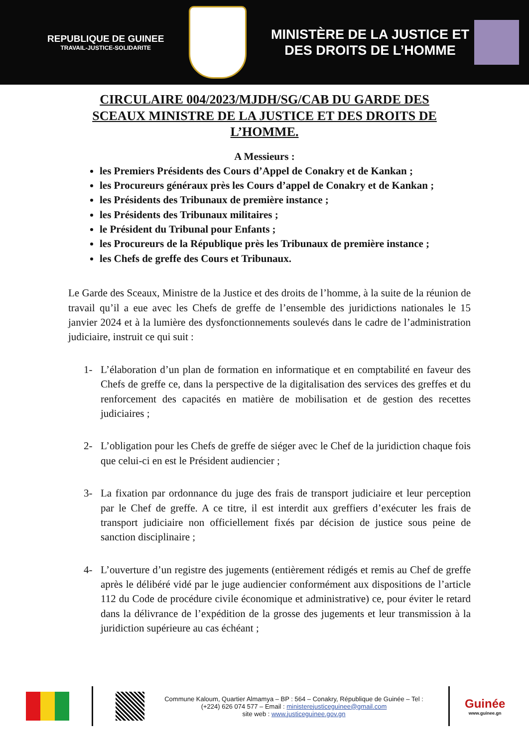REPUBLIQUE DE GUINEE
TRAVAIL-JUSTICE-SOLIDARITE
MINISTÈRE DE LA JUSTICE ET
DES DROITS DE L’HOMME
CIRCULAIRE 004/2023/MJDH/SG/CAB DU GARDE DES SCEAUX MINISTRE DE LA JUSTICE ET DES DROITS DE L’HOMME.
A Messieurs :
les Premiers Présidents des Cours d’Appel de Conakry et de Kankan ;
les Procureurs généraux près les Cours d’appel de Conakry et de Kankan ;
les Présidents des Tribunaux de première instance ;
les Présidents des Tribunaux militaires ;
le Président du Tribunal pour Enfants ;
les Procureurs de la République près les Tribunaux de première instance ;
les Chefs de greffe des Cours et Tribunaux.
Le Garde des Sceaux, Ministre de la Justice et des droits de l’homme, à la suite de la réunion de travail qu’il a eue avec les Chefs de greffe de l’ensemble des juridictions nationales le 15 janvier 2024 et à la lumière des dysfonctionnements soulevés dans le cadre de l’administration judiciaire, instruit ce qui suit :
1- L’élaboration d’un plan de formation en informatique et en comptabilité en faveur des Chefs de greffe ce, dans la perspective de la digitalisation des services des greffes et du renforcement des capacités en matière de mobilisation et de gestion des recettes judiciaires ;
2- L’obligation pour les Chefs de greffe de siéger avec le Chef de la juridiction chaque fois que celui-ci en est le Président audiencier ;
3- La fixation par ordonnance du juge des frais de transport judiciaire et leur perception par le Chef de greffe. A ce titre, il est interdit aux greffiers d’exécuter les frais de transport judiciaire non officiellement fixés par décision de justice sous peine de sanction disciplinaire ;
4- L’ouverture d’un registre des jugements (entièrement rédigés et remis au Chef de greffe après le délibéré vidé par le juge audiencier conformément aux dispositions de l’article 112 du Code de procédure civile économique et administrative) ce, pour éviter le retard dans la délivrance de l’expédition de la grosse des jugements et leur transmission à la juridiction supérieure au cas échéant ;
Commune Kaloum, Quartier Almamya – BP : 564 – Conakry, République de Guinée – Tel : (+224) 626 074 577 – Email : ministerejusticeguinee@gmail.com
site web : www.justiceguinee.gov.gn
Guinée
www.guinee.gn